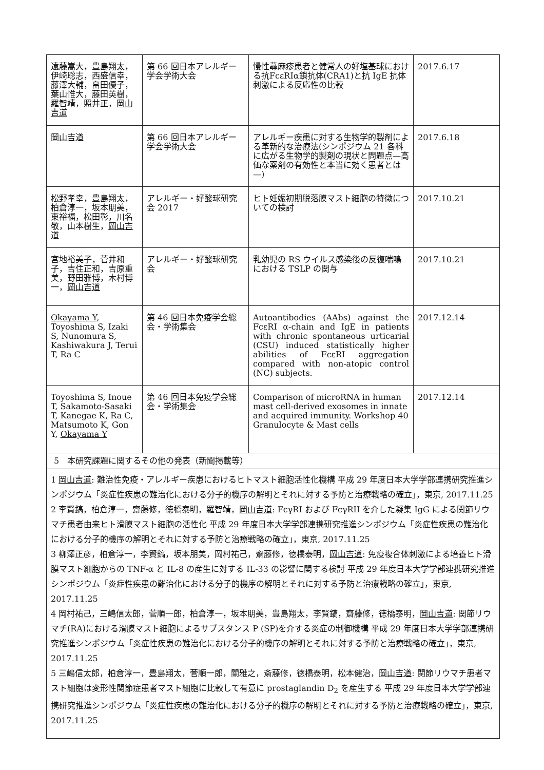| 遠藤嵩大，豊島翔太，伊崎聡志，西盛信幸，藤澤大輔，畠田優子，葉山惟大，藤田英樹，羅智靖，照井正， 岡山吉道 | 第 66 回日本アレルギー学会学術大会 | 慢性蕁麻疹患者と健常人の好塩基球における抗FcεRIα鎖抗体(CRA1)と抗 IgE 抗体刺激による反応性の比較 | 2017.6.17 |
| 岡山吉道 | 第 66 回日本アレルギー学会学術大会 | アレルギー疾患に対する生物学的製剤による革新的な治療法(シンポジウム 21 各科に広がる生物学的製剤の現状と問題点—高価な薬剤の有効性と本当に効く患者とは—) | 2017.6.18 |
| 松野孝幸，豊島翔太，柏倉淳一，坂本朋美，東裕福，松田彰，川名敬，山本樹生， 岡山吉道 | アレルギー・好酸球研究会 2017 | ヒト妊娠初期脱落膜マスト細胞の特徴についての検討 | 2017.10.21 |
| 宮地裕美子，菅井和子，吉住正和，吉原重美，野田雅博，木村博一， 岡山吉道 | アレルギー・好酸球研究会 | 乳幼児の RS ウイルス感染後の反復喘鳴における TSLP の関与 | 2017.10.21 |
| Okayama Y , Toyoshima S, Izaki S, Nunomura S, Kashiwakura J, Terui T, Ra C | 第 46 回日本免疫学会総会・学術集会 | Autoantibodies (AAbs) against the FcεRI α-chain and IgE in patients with chronic spontaneous urticarial (CSU) induced statistically higher abilities of FcεRI aggregation compared with non-atopic control (NC) subjects. | 2017.12.14 |
| Toyoshima S, Inoue T, Sakamoto-Sasaki T, Kanegae K, Ra C, Matsumoto K, Gon Y, Okayama Y | 第 46 回日本免疫学会総会・学術集会 | Comparison of microRNA in human mast cell-derived exosomes in innate and acquired immunity. Workshop 40 Granulocyte & Mast cells | 2017.12.14 |
| 5 本研究課題に関するその他の発表（新聞掲載等） | | | |
| 1 岡山吉道 : 難治性免疫・アレルギー疾患におけるヒトマスト細胞活性化機構 平成 29 年度日本大学学部連携研究推進シンポジウム「炎症性疾患の難治化における分子的機序の解明とそれに対する予防と治療戦略の確立」，東京, 2017.11.25 2 李賢鎬，柏倉淳一，齋藤修，徳橋泰明，羅智靖， 岡山吉道 : FcγRI および FcγRII を介した凝集 IgG による関節リウマチ患者由来ヒト滑膜マスト細胞の活性化 平成 29 年度日本大学学部連携研究推進シンポジウム「炎症性疾患の難治化における分子的機序の解明とそれに対する予防と治療戦略の確立」，東京, 2017.11.25 3 柳澤正彦，柏倉淳一，李賢鎬，坂本朋美，岡村祐己，齋藤修，徳橋泰明， 岡山吉道 : 免疫複合体刺激による培養ヒト滑膜マスト細胞からの TNF-α と IL-8 の産生に対する IL-33 の影響に関する検討 平成 29 年度日本大学学部連携研究推進シンポジウム「炎症性疾患の難治化における分子的機序の解明とそれに対する予防と治療戦略の確立」，東京, 2017.11.25 4 岡村祐己，三嶋信太郎，菅順一郎，柏倉淳一，坂本朋美，豊島翔太，李賢鎬，齋藤修，徳橋泰明， 岡山吉道 : 関節リウマチ(RA)における滑膜マスト細胞によるサブスタンス P (SP)を介する炎症の制御機構 平成 29 年度日本大学学部連携研究推進シンポジウム「炎症性疾患の難治化における分子的機序の解明とそれに対する予防と治療戦略の確立」，東京, 2017.11.25 5 三嶋信太郎，柏倉淳一，豊島翔太，菅順一郎，關雅之，斎藤修，徳橋泰明，松本健治， 岡山吉道 : 関節リウマチ患者マスト細胞は変形性関節症患者マスト細胞に比較して有意に prostaglandin D<sub>2</sub> を産生する 平成 29 年度日本大学学部連携研究推進シンポジウム「炎症性疾患の難治化における分子的機序の解明とそれに対する予防と治療戦略の確立」，東京, 2017.11.25 | | | |